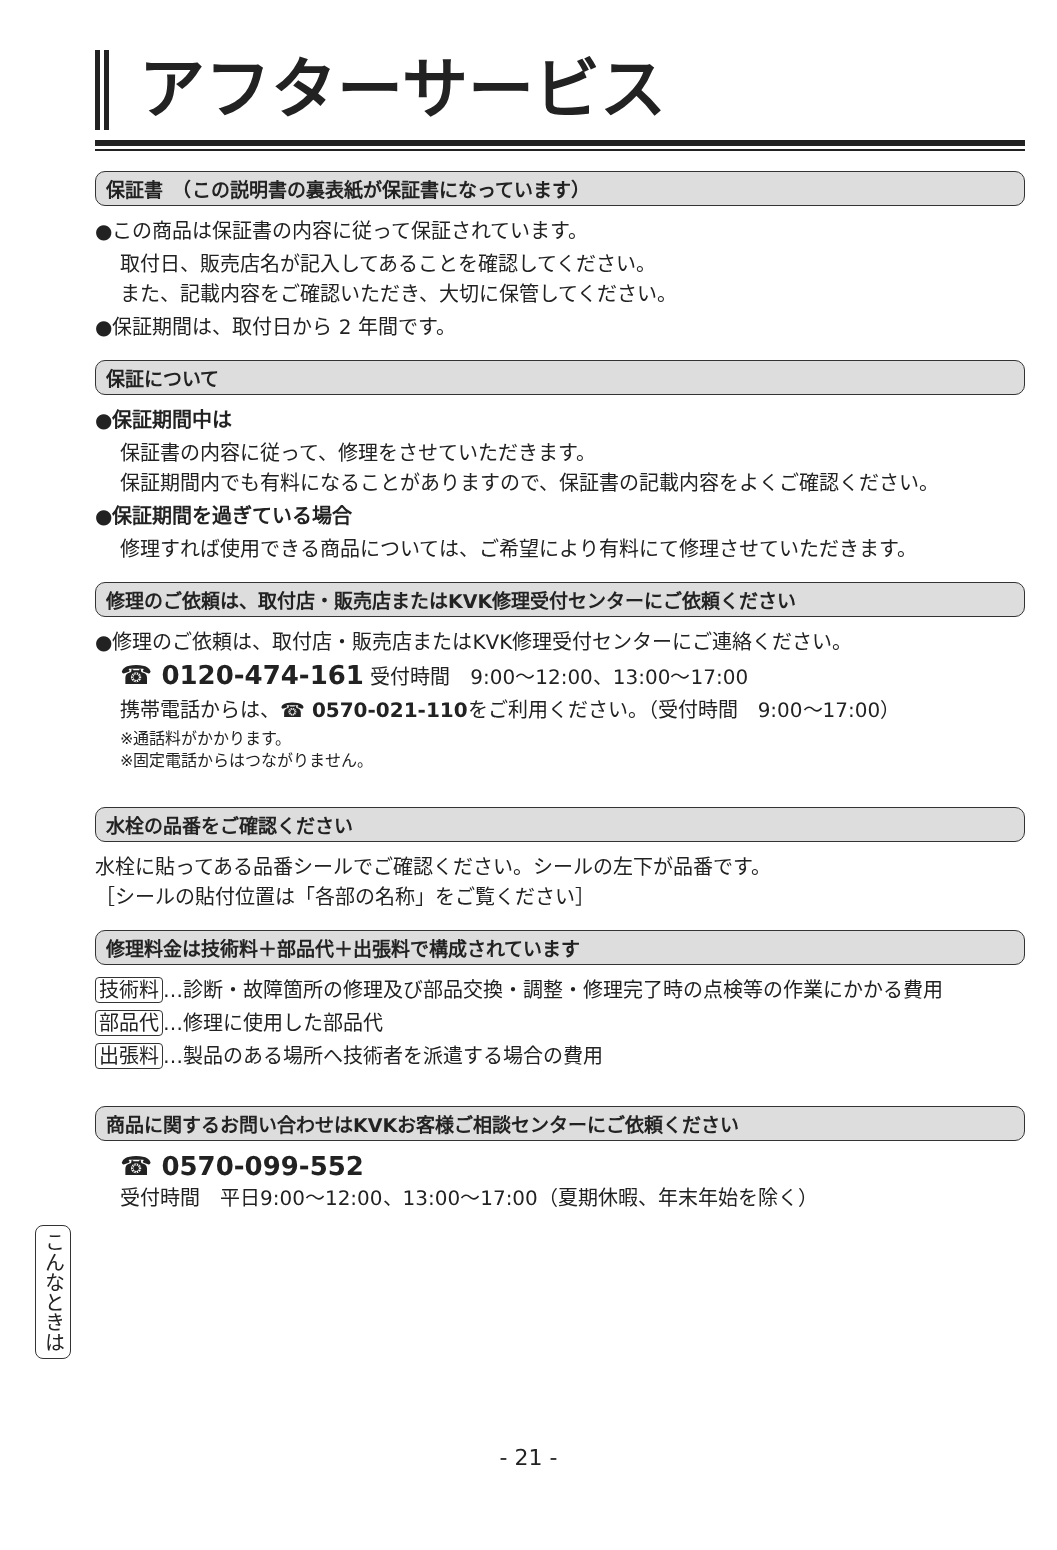アフターサービス
保証書　（この説明書の裏表紙が保証書になっています）
●この商品は保証書の内容に従って保証されています。
取付日、販売店名が記入してあることを確認してください。
また、記載内容をご確認いただき、大切に保管してください。
●保証期間は、取付日から 2 年間です。
保証について
●保証期間中は
保証書の内容に従って、修理をさせていただきます。
保証期間内でも有料になることがありますので、保証書の記載内容をよくご確認ください。
●保証期間を過ぎている場合
修理すれば使用できる商品については、ご希望により有料にて修理させていただきます。
修理のご依頼は、取付店・販売店またはKVK修理受付センターにご依頼ください
●修理のご依頼は、取付店・販売店またはKVK修理受付センターにご連絡ください。
☎ 0120-474-161 受付時間　9:00〜12:00、13:00〜17:00
携帯電話からは、☎ 0570-021-110をご利用ください。（受付時間　9:00〜17:00）
※通話料がかかります。
※固定電話からはつながりません。
水栓の品番をご確認ください
水栓に貼ってある品番シールでご確認ください。シールの左下が品番です。
［シールの貼付位置は「各部の名称」をご覧ください］
修理料金は技術料＋部品代＋出張料で構成されています
技術料 …診断・故障箇所の修理及び部品交換・調整・修理完了時の点検等の作業にかかる費用
部品代 …修理に使用した部品代
出張料 …製品のある場所へ技術者を派遣する場合の費用
商品に関するお問い合わせはKVKお客様ご相談センターにご依頼ください
☎ 0570-099-552
受付時間　平日9:00〜12:00、13:00〜17:00（夏期休暇、年末年始を除く）
こんなときは
- 21 -